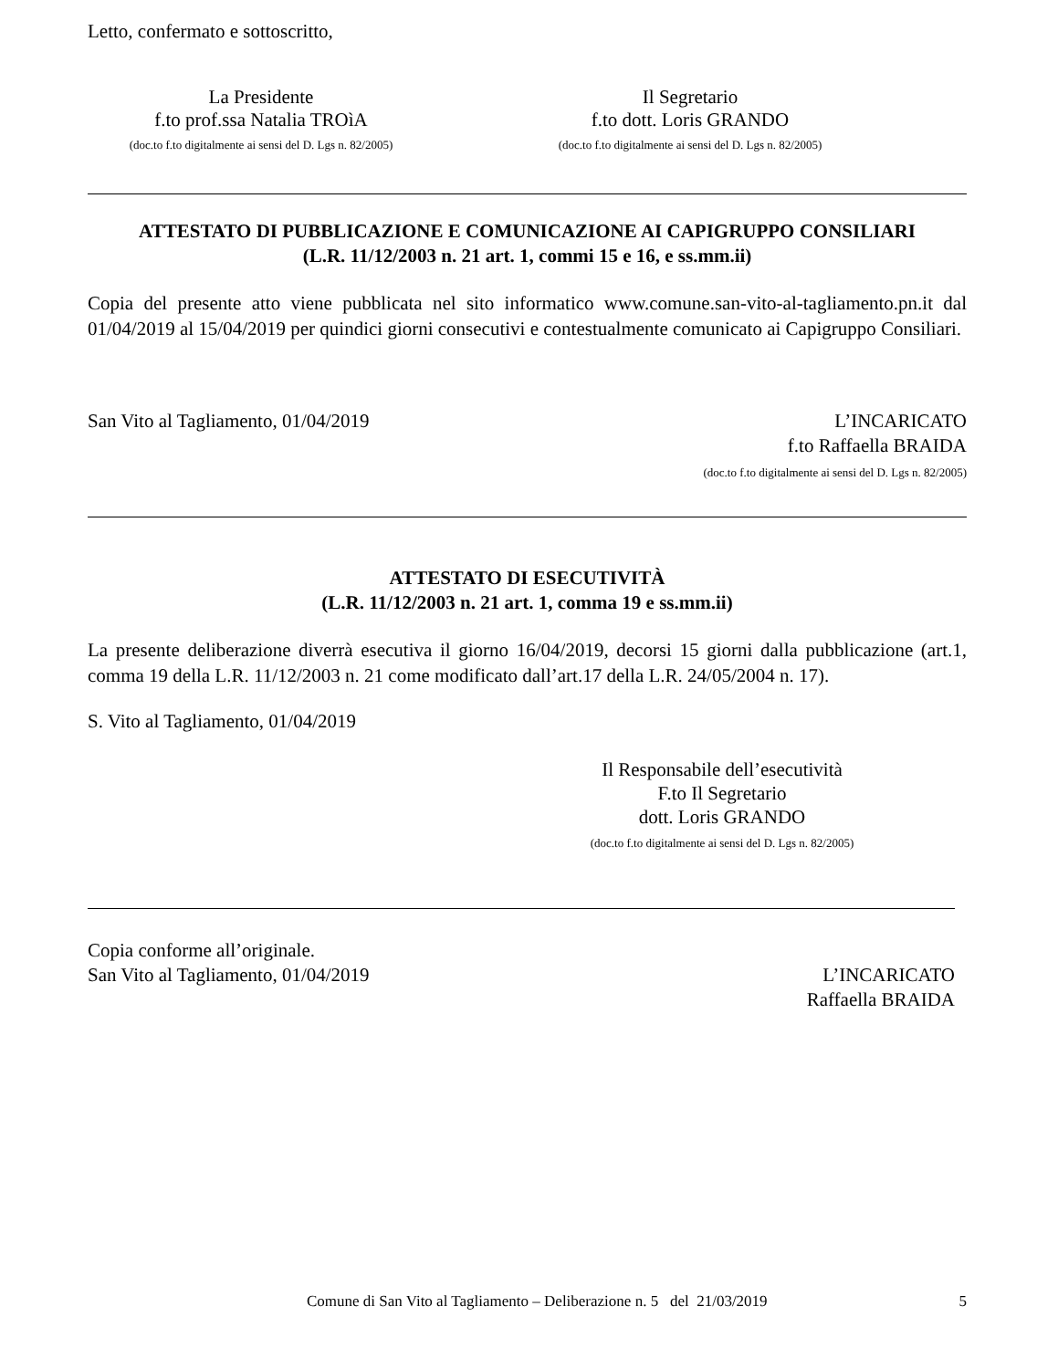Letto, confermato e sottoscritto,
La Presidente
f.to prof.ssa Natalia TROìA
(doc.to f.to digitalmente ai sensi del D. Lgs n. 82/2005)
Il Segretario
f.to dott. Loris GRANDO
(doc.to f.to digitalmente ai sensi del D. Lgs n. 82/2005)
ATTESTATO DI PUBBLICAZIONE E COMUNICAZIONE AI CAPIGRUPPO CONSILIARI
(L.R. 11/12/2003 n. 21 art. 1, commi 15 e 16, e ss.mm.ii)
Copia del presente atto viene pubblicata nel sito informatico www.comune.san-vito-al-tagliamento.pn.it dal 01/04/2019 al 15/04/2019 per quindici giorni consecutivi e contestualmente comunicato ai Capigruppo Consiliari.
San Vito al Tagliamento, 01/04/2019
L’INCARICATO
f.to Raffaella BRAIDA
(doc.to f.to digitalmente ai sensi del D. Lgs n. 82/2005)
ATTESTATO DI ESECUTIVITÀ
(L.R. 11/12/2003 n. 21 art. 1, comma 19 e ss.mm.ii)
La presente deliberazione diverrà esecutiva il giorno 16/04/2019, decorsi 15 giorni dalla pubblicazione (art.1, comma 19 della L.R. 11/12/2003 n. 21 come modificato dall’art.17 della L.R. 24/05/2004 n. 17).
S. Vito al Tagliamento, 01/04/2019
Il Responsabile dell’esecutività
F.to Il Segretario
dott. Loris GRANDO
(doc.to f.to digitalmente ai sensi del D. Lgs n. 82/2005)
Copia conforme all’originale.
San Vito al Tagliamento, 01/04/2019
L’INCARICATO
Raffaella BRAIDA
Comune di San Vito al Tagliamento – Deliberazione n. 5 del 21/03/2019
5